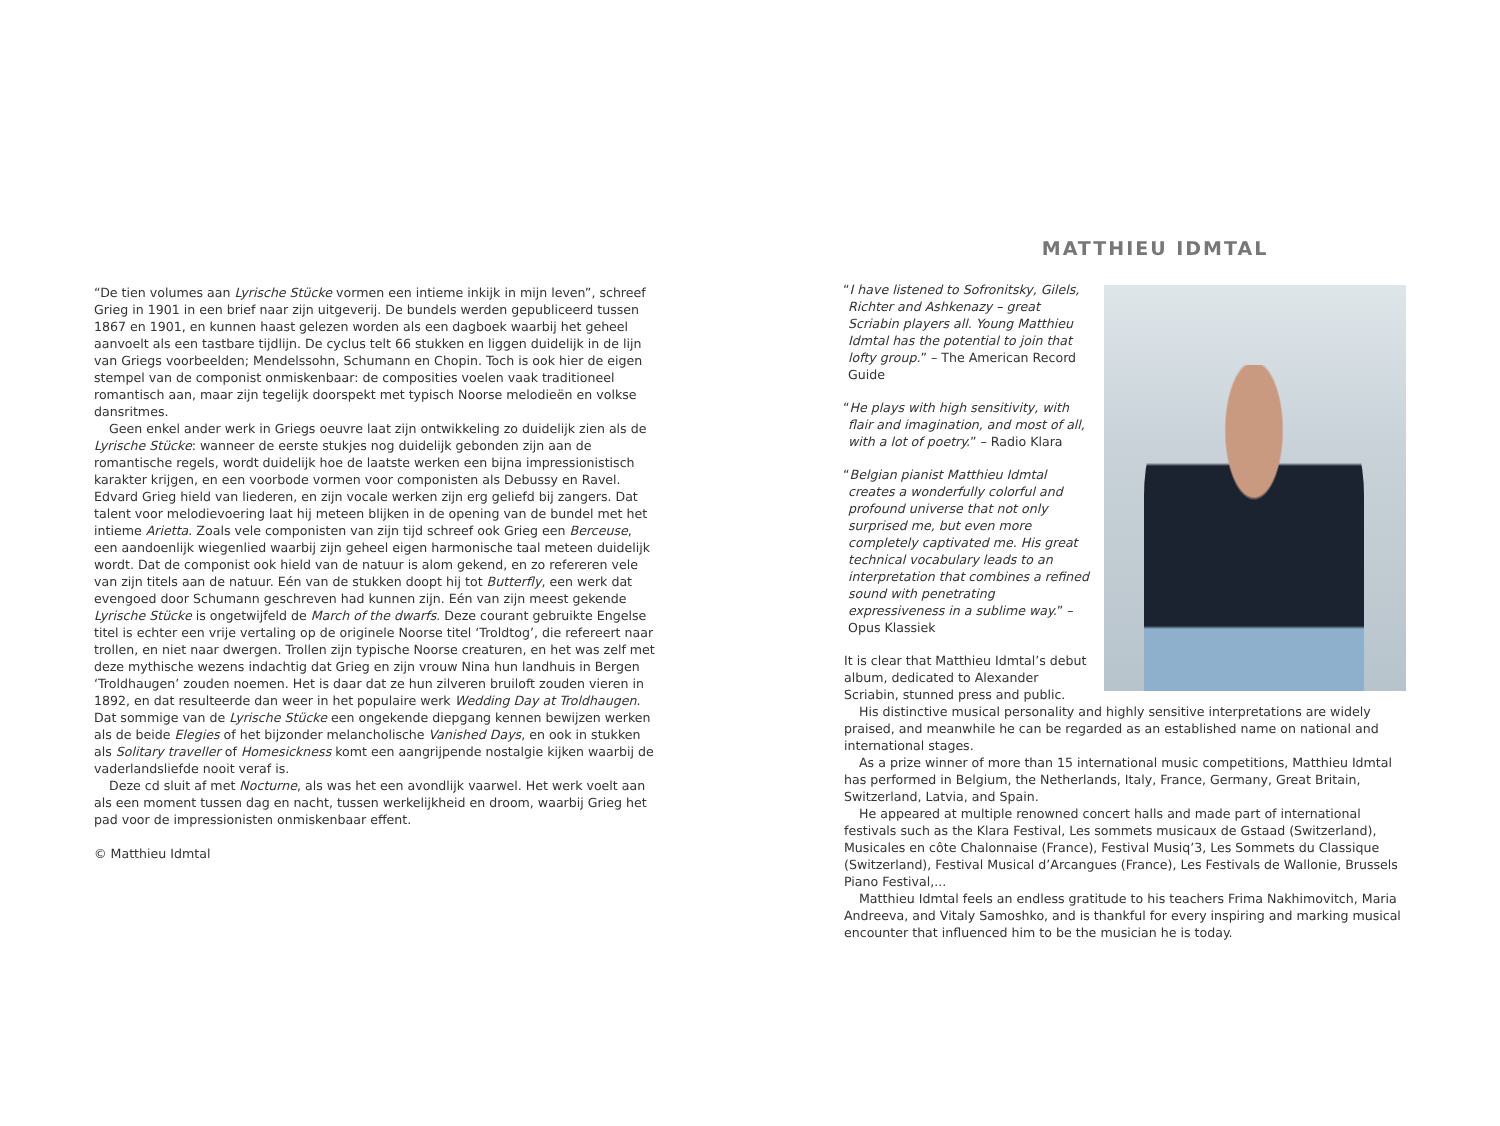“De tien volumes aan Lyrische Stücke vormen een intieme inkijk in mijn leven”, schreef Grieg in 1901 in een brief naar zijn uitgeverij. De bundels werden gepubliceerd tussen 1867 en 1901, en kunnen haast gelezen worden als een dagboek waarbij het geheel aanvoelt als een tastbare tijdlijn. De cyclus telt 66 stukken en liggen duidelijk in de lijn van Griegs voorbeelden; Mendelssohn, Schumann en Chopin. Toch is ook hier de eigen stempel van de componist onmiskenbaar: de composities voelen vaak traditioneel romantisch aan, maar zijn tegelijk doorspekt met typisch Noorse melodieën en volkse dansritmes.
Geen enkel ander werk in Griegs oeuvre laat zijn ontwikkeling zo duidelijk zien als de Lyrische Stücke: wanneer de eerste stukjes nog duidelijk gebonden zijn aan de romantische regels, wordt duidelijk hoe de laatste werken een bijna impressionistisch karakter krijgen, en een voorbode vormen voor componisten als Debussy en Ravel. Edvard Grieg hield van liederen, en zijn vocale werken zijn erg geliefd bij zangers. Dat talent voor melodievoering laat hij meteen blijken in de opening van de bundel met het intieme Arietta. Zoals vele componisten van zijn tijd schreef ook Grieg een Berceuse, een aandoenlijk wiegenlied waarbij zijn geheel eigen harmonische taal meteen duidelijk wordt. Dat de componist ook hield van de natuur is alom gekend, en zo refereren vele van zijn titels aan de natuur. Eén van de stukken doopt hij tot Butterfly, een werk dat evengoed door Schumann geschreven had kunnen zijn. Eén van zijn meest gekende Lyrische Stücke is ongetwijfeld de March of the dwarfs. Deze courant gebruikte Engelse titel is echter een vrije vertaling op de originele Noorse titel ‘Troldtog’, die refereert naar trollen, en niet naar dwergen. Trollen zijn typische Noorse creaturen, en het was zelf met deze mythische wezens indachtig dat Grieg en zijn vrouw Nina hun landhuis in Bergen ‘Troldhaugen’ zouden noemen. Het is daar dat ze hun zilveren bruiloft zouden vieren in 1892, en dat resulteerde dan weer in het populaire werk Wedding Day at Troldhaugen. Dat sommige van de Lyrische Stücke een ongekende diepgang kennen bewijzen werken als de beide Elegies of het bijzonder melancholische Vanished Days, en ook in stukken als Solitary traveller of Homesickness komt een aangrijpende nostalgie kijken waarbij de vaderlandsliefde nooit veraf is.
Deze cd sluit af met Nocturne, als was het een avondlijk vaarwel. Het werk voelt aan als een moment tussen dag en nacht, tussen werkelijkheid en droom, waarbij Grieg het pad voor de impressionisten onmiskenbaar effent.
© Matthieu Idmtal
MATTHIEU IDMTAL
“I have listened to Sofronitsky, Gilels, Richter and Ashkenazy – great Scriabin players all. Young Matthieu Idmtal has the potential to join that lofty group.” – The American Record Guide
“He plays with high sensitivity, with flair and imagination, and most of all, with a lot of poetry.” – Radio Klara
“Belgian pianist Matthieu Idmtal creates a wonderfully colorful and profound universe that not only surprised me, but even more completely captivated me. His great technical vocabulary leads to an interpretation that combines a refined sound with penetrating expressiveness in a sublime way.” – Opus Klassiek
It is clear that Matthieu Idmtal’s debut album, dedicated to Alexander Scriabin, stunned press and public.
His distinctive musical personality and highly sensitive interpretations are widely praised, and meanwhile he can be regarded as an established name on national and international stages.
As a prize winner of more than 15 international music competitions, Matthieu Idmtal has performed in Belgium, the Netherlands, Italy, France, Germany, Great Britain, Switzerland, Latvia, and Spain.
He appeared at multiple renowned concert halls and made part of international festivals such as the Klara Festival, Les sommets musicaux de Gstaad (Switzerland), Musicales en côte Chalonnaise (France), Festival Musiq’3, Les Sommets du Classique (Switzerland), Festival Musical d’Arcangues (France), Les Festivals de Wallonie, Brussels Piano Festival,...
Matthieu Idmtal feels an endless gratitude to his teachers Frima Nakhimovitch, Maria Andreeva, and Vitaly Samoshko, and is thankful for every inspiring and marking musical encounter that influenced him to be the musician he is today.